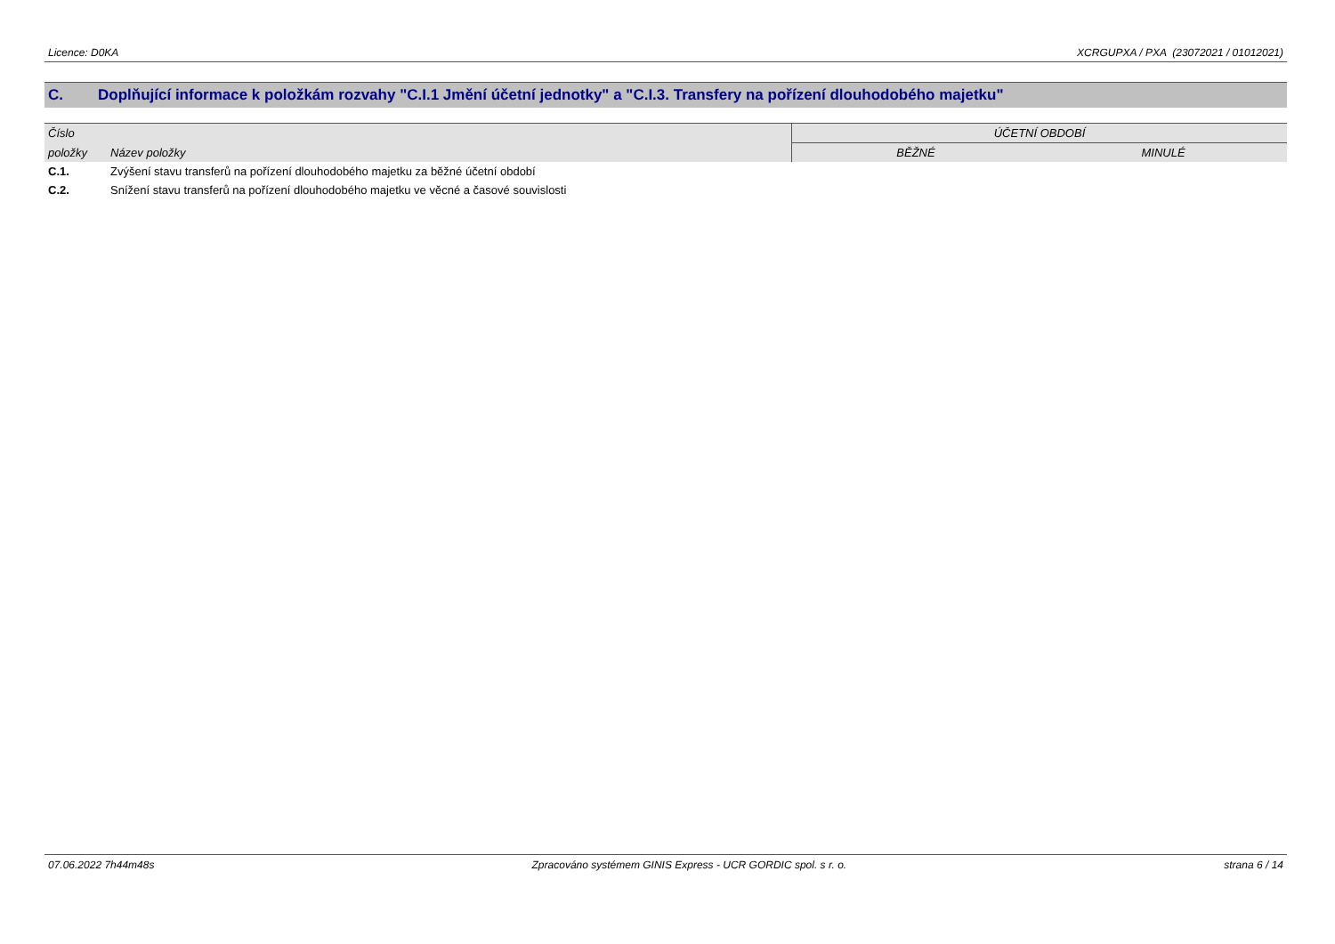Licence: D0KA XCRGUPXA / PXA (23072021 / 01012021)
C. Doplňující informace k položkám rozvahy "C.I.1 Jmění účetní jednotky" a "C.I.3. Transfery na pořízení dlouhodobého majetku"
| Číslo | | ÚČETNÍ OBDOBÍ | |
| --- | --- | --- | --- |
| položky | Název položky | BĚŽNÉ | MINULÉ |
| C.1. | Zvýšení stavu transferů na pořízení dlouhodobého majetku za běžné účetní období | | |
| C.2. | Snížení stavu transferů na pořízení dlouhodobého majetku ve věcné a časové souvislosti | | |
07.06.2022 7h44m48s Zpracováno systémem GINIS Express - UCR GORDIC spol. s r. o. strana 6 / 14